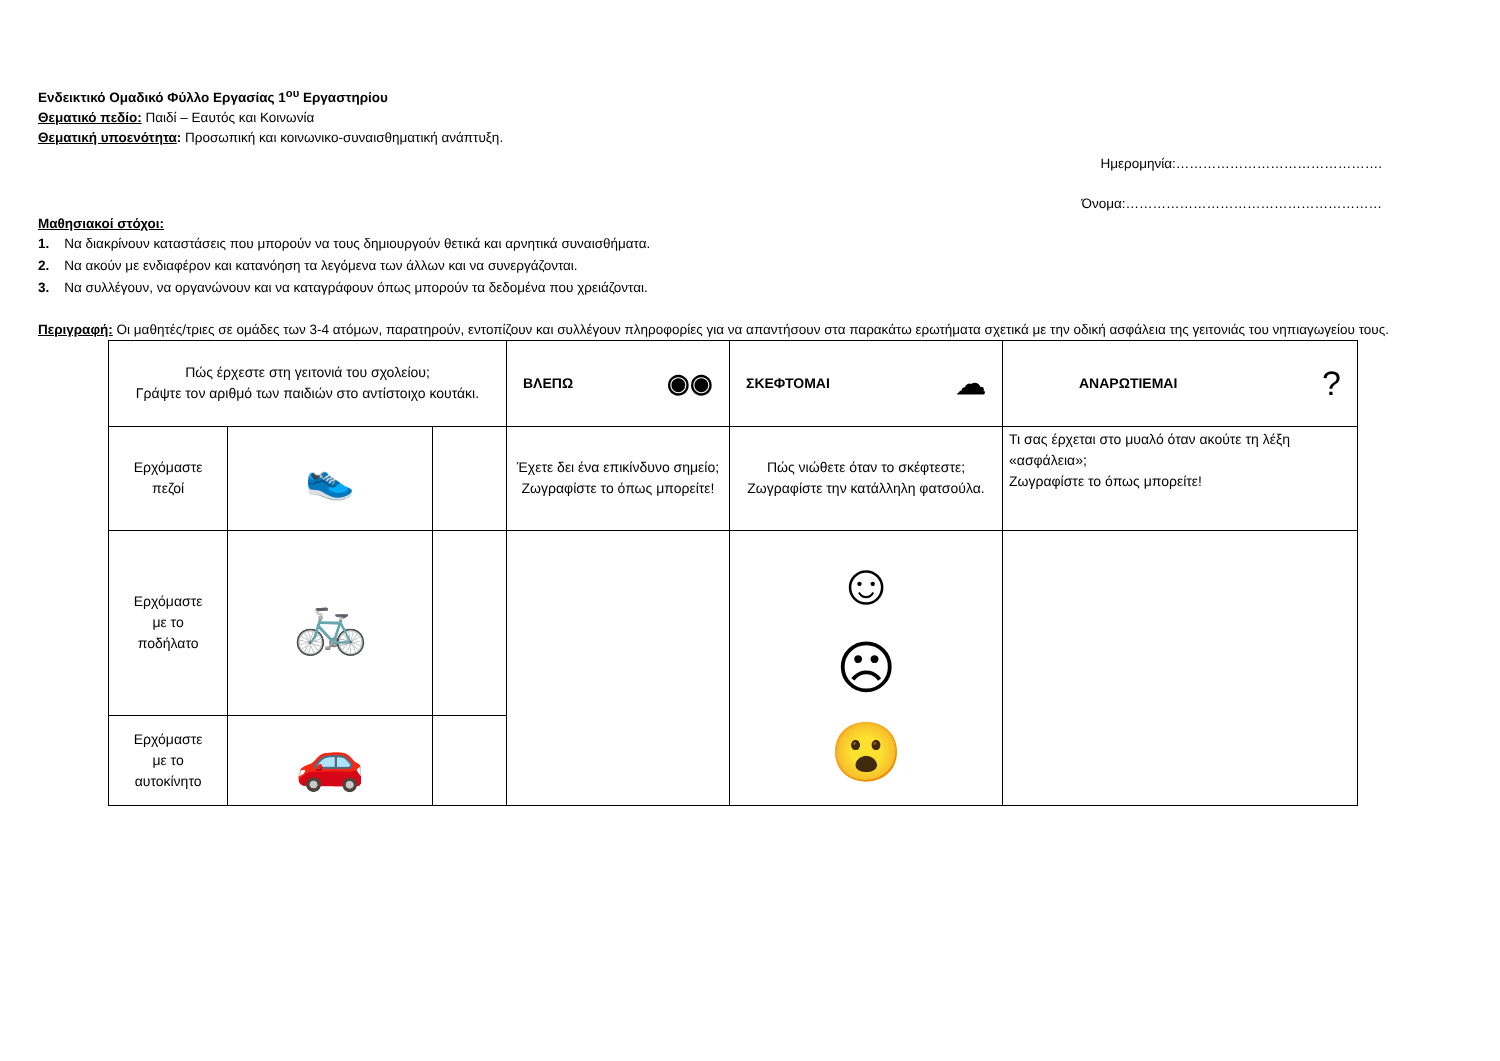Ενδεικτικό Ομαδικό Φύλλο Εργασίας 1<sup>ου</sup> Εργαστηρίου
Θεματικό πεδίο: Παιδί – Εαυτός και Κοινωνία
Θεματική υποενότητα: Προσωπική και κοινωνικο-συναισθηματική ανάπτυξη.
Ημερομηνία:……………………………………….
Όνομα:…………………………………………………
Μαθησιακοί στόχοι:
1. Να διακρίνουν καταστάσεις που μπορούν να τους δημιουργούν θετικά και αρνητικά συναισθήματα.
2. Να ακούν με ενδιαφέρον και κατανόηση τα λεγόμενα των άλλων και να συνεργάζονται.
3. Να συλλέγουν, να οργανώνουν και να καταγράφουν όπως μπορούν τα δεδομένα που χρειάζονται.
Περιγραφή: Οι μαθητές/τριες σε ομάδες των 3-4 ατόμων, παρατηρούν, εντοπίζουν και συλλέγουν πληροφορίες για να απαντήσουν στα παρακάτω ερωτήματα σχετικά με την οδική ασφάλεια της γειτονιάς του νηπιαγωγείου τους.
| Πώς έρχεστε στη γειτονιά του σχολείου; Γράψτε τον αριθμό των παιδιών στο αντίστοιχο κουτάκι. | | | ΒΛΕΠΩ ◉◉ | ΣΚΕΦΤΟΜΑΙ ☁ | ΑΝΑΡΩΤΙΕΜΑΙ ? |
| Ερχόμαστε πεζοί | 👟 | | Έχετε δει ένα επικίνδυνο σημείο; Ζωγραφίστε το όπως μπορείτε! | Πώς νιώθετε όταν το σκέφτεστε; Ζωγραφίστε την κατάλληλη φατσούλα. | Τι σας έρχεται στο μυαλό όταν ακούτε τη λέξη «ασφάλεια»; Ζωγραφίστε το όπως μπορείτε! |
| Ερχόμαστε με το ποδήλατο | 🚲 | | | ☺ ☹ 😮 | |
| Ερχόμαστε με το αυτοκίνητο | 🚗 | | | | |